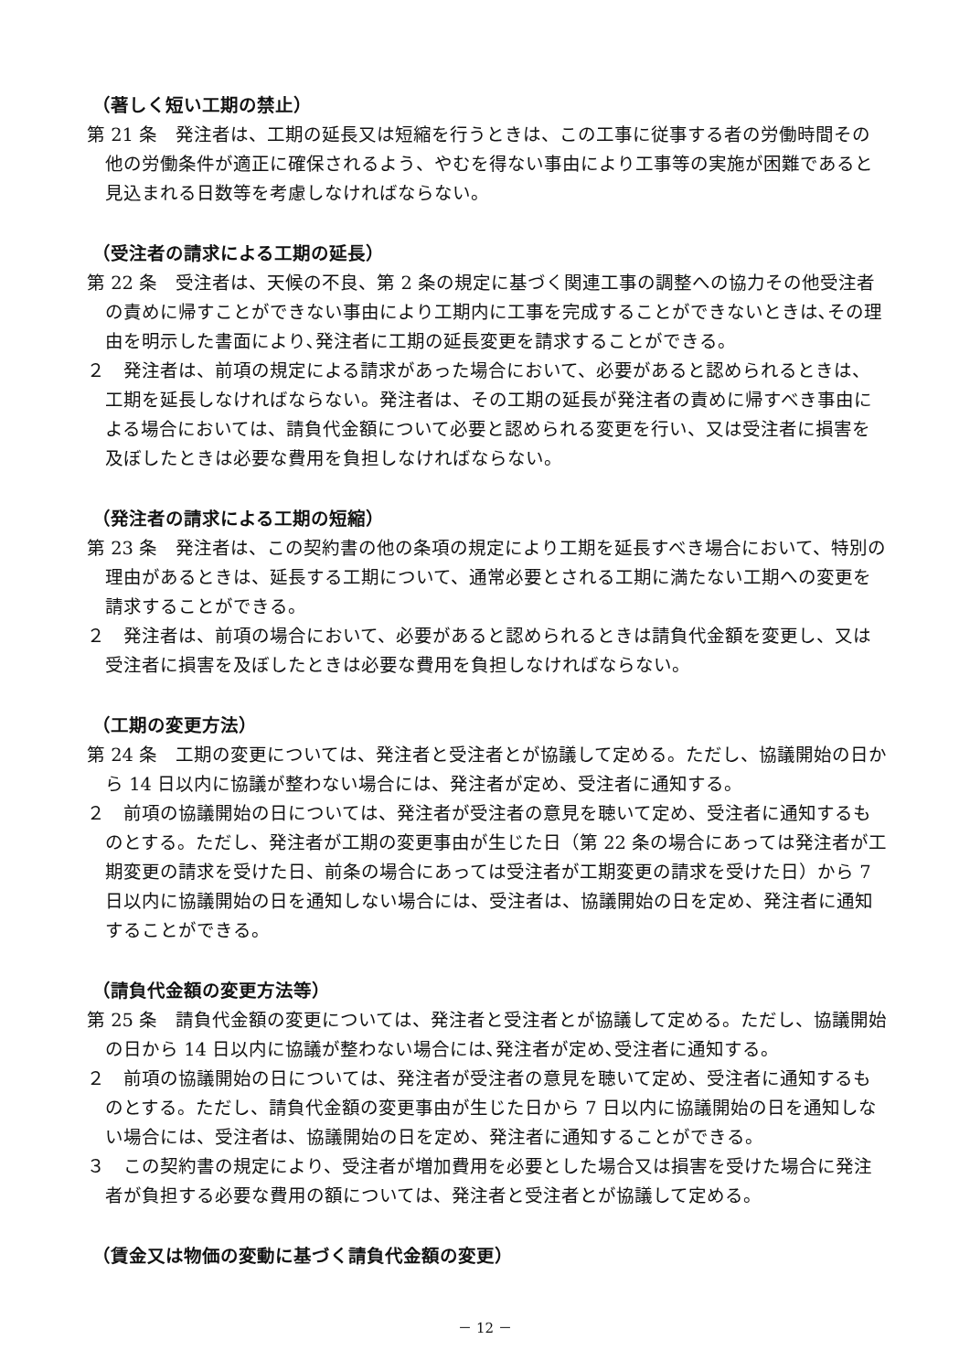（著しく短い工期の禁止）
第 21 条　発注者は、工期の延長又は短縮を行うときは、この工事に従事する者の労働時間その他の労働条件が適正に確保されるよう、やむを得ない事由により工事等の実施が困難であると見込まれる日数等を考慮しなければならない。
（受注者の請求による工期の延長）
第 22 条　受注者は、天候の不良、第 2 条の規定に基づく関連工事の調整への協力その他受注者の責めに帰すことができない事由により工期内に工事を完成することができないときは､その理由を明示した書面により､発注者に工期の延長変更を請求することができる。
２　発注者は、前項の規定による請求があった場合において、必要があると認められるときは、工期を延長しなければならない。発注者は、その工期の延長が発注者の責めに帰すべき事由による場合においては、請負代金額について必要と認められる変更を行い、又は受注者に損害を及ぼしたときは必要な費用を負担しなければならない。
（発注者の請求による工期の短縮）
第 23 条　発注者は、この契約書の他の条項の規定により工期を延長すべき場合において、特別の理由があるときは、延長する工期について、通常必要とされる工期に満たない工期への変更を請求することができる。
２　発注者は、前項の場合において、必要があると認められるときは請負代金額を変更し、又は受注者に損害を及ぼしたときは必要な費用を負担しなければならない。
（工期の変更方法）
第 24 条　工期の変更については、発注者と受注者とが協議して定める。ただし、協議開始の日から 14 日以内に協議が整わない場合には、発注者が定め、受注者に通知する。
２　前項の協議開始の日については、発注者が受注者の意見を聴いて定め、受注者に通知するものとする。ただし、発注者が工期の変更事由が生じた日（第 22 条の場合にあっては発注者が工期変更の請求を受けた日、前条の場合にあっては受注者が工期変更の請求を受けた日）から 7 日以内に協議開始の日を通知しない場合には、受注者は、協議開始の日を定め、発注者に通知することができる。
（請負代金額の変更方法等）
第 25 条　請負代金額の変更については、発注者と受注者とが協議して定める。ただし、協議開始の日から 14 日以内に協議が整わない場合には､発注者が定め､受注者に通知する。
２　前項の協議開始の日については、発注者が受注者の意見を聴いて定め、受注者に通知するものとする。ただし、請負代金額の変更事由が生じた日から 7 日以内に協議開始の日を通知しない場合には、受注者は、協議開始の日を定め、発注者に通知することができる。
３　この契約書の規定により、受注者が増加費用を必要とした場合又は損害を受けた場合に発注者が負担する必要な費用の額については、発注者と受注者とが協議して定める。
（賃金又は物価の変動に基づく請負代金額の変更）
－ 12 －